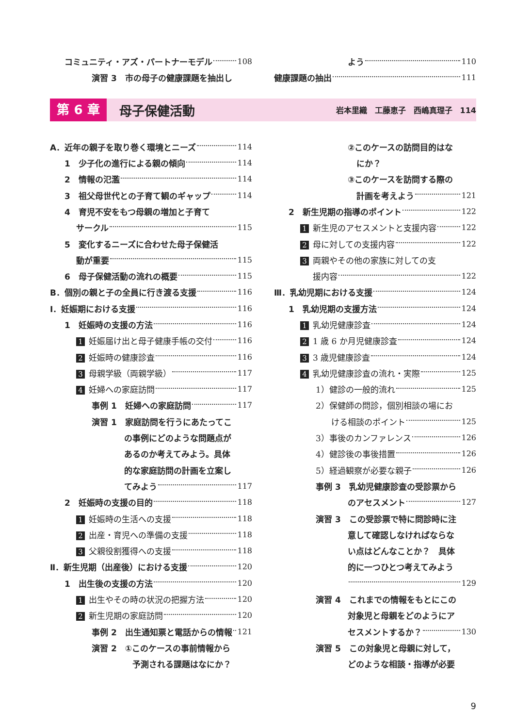コミュニティ・アズ・パートナーモデル 108
演習 3　市の母子の健康課題を抽出し
よう 110
健康課題の抽出 111
第 6 章
母子保健活動
岩本里織　工藤恵子　西嶋真理子　114
A．近年の親子を取り巻く環境とニーズ 114
1　少子化の進行による親の傾向 114
2　情報の氾濫 114
3　祖父母世代との子育て観のギャップ 114
4　育児不安をもつ母親の増加と子育て
サークル 115
5　変化するニーズに合わせた母子保健活
動が重要 115
6　母子保健活動の流れの概要 115
B．個別の親と子の全員に行き渡る支援 116
Ⅰ．妊娠期における支援 116
1　妊娠時の支援の方法 116
1 妊娠届け出と母子健康手帳の交付 116
2 妊娠時の健康診査 116
3 母親学級（両親学級） 117
4 妊婦への家庭訪問 117
事例 1　妊婦への家庭訪問 117
演習 1　家庭訪問を行うにあたってこ
の事例にどのような問題点が
あるのか考えてみよう。具体
的な家庭訪問の計画を立案し
てみよう 117
2　妊娠時の支援の目的 118
1 妊娠時の生活への支援 118
2 出産・育児への準備の支援 118
3 父親役割獲得への支援 118
Ⅱ．新生児期（出産後）における支援 120
1　出生後の支援の方法 120
1 出生やその時の状況の把握方法 120
2 新生児期の家庭訪問 120
事例 2　出生通知票と電話からの情報 121
演習 2　①このケースの事前情報から
予測される課題はなにか？
②このケースの訪問目的はな
にか？
③このケースを訪問する際の
計画を考えよう 121
2　新生児期の指導のポイント 122
1 新生児のアセスメントと支援内容 122
2 母に対しての支援内容 122
3 両親やその他の家族に対しての支
援内容 122
Ⅲ．乳幼児期における支援 124
1　乳幼児期の支援方法 124
1 乳幼児健康診査 124
2 1 歳 6 か月児健康診査 124
3 3 歳児健康診査 124
4 乳幼児健康診査の流れ・実際 125
1）健診の一般的流れ 125
2）保健師の問診，個別相談の場にお
ける相談のポイント 125
3）事後のカンファレンス 126
4）健診後の事後措置 126
5）経過観察が必要な親子 126
事例 3　乳幼児健康診査の受診票から
のアセスメント 127
演習 3　この受診票で特に問診時に注
意して確認しなければならな
い点はどんなことか？　具体
的に一つひとつ考えてみよう
129
演習 4　これまでの情報をもとにこの
対象児と母親をどのようにア
セスメントするか？ 130
演習 5　この対象児と母親に対して，
どのような相談・指導が必要
9